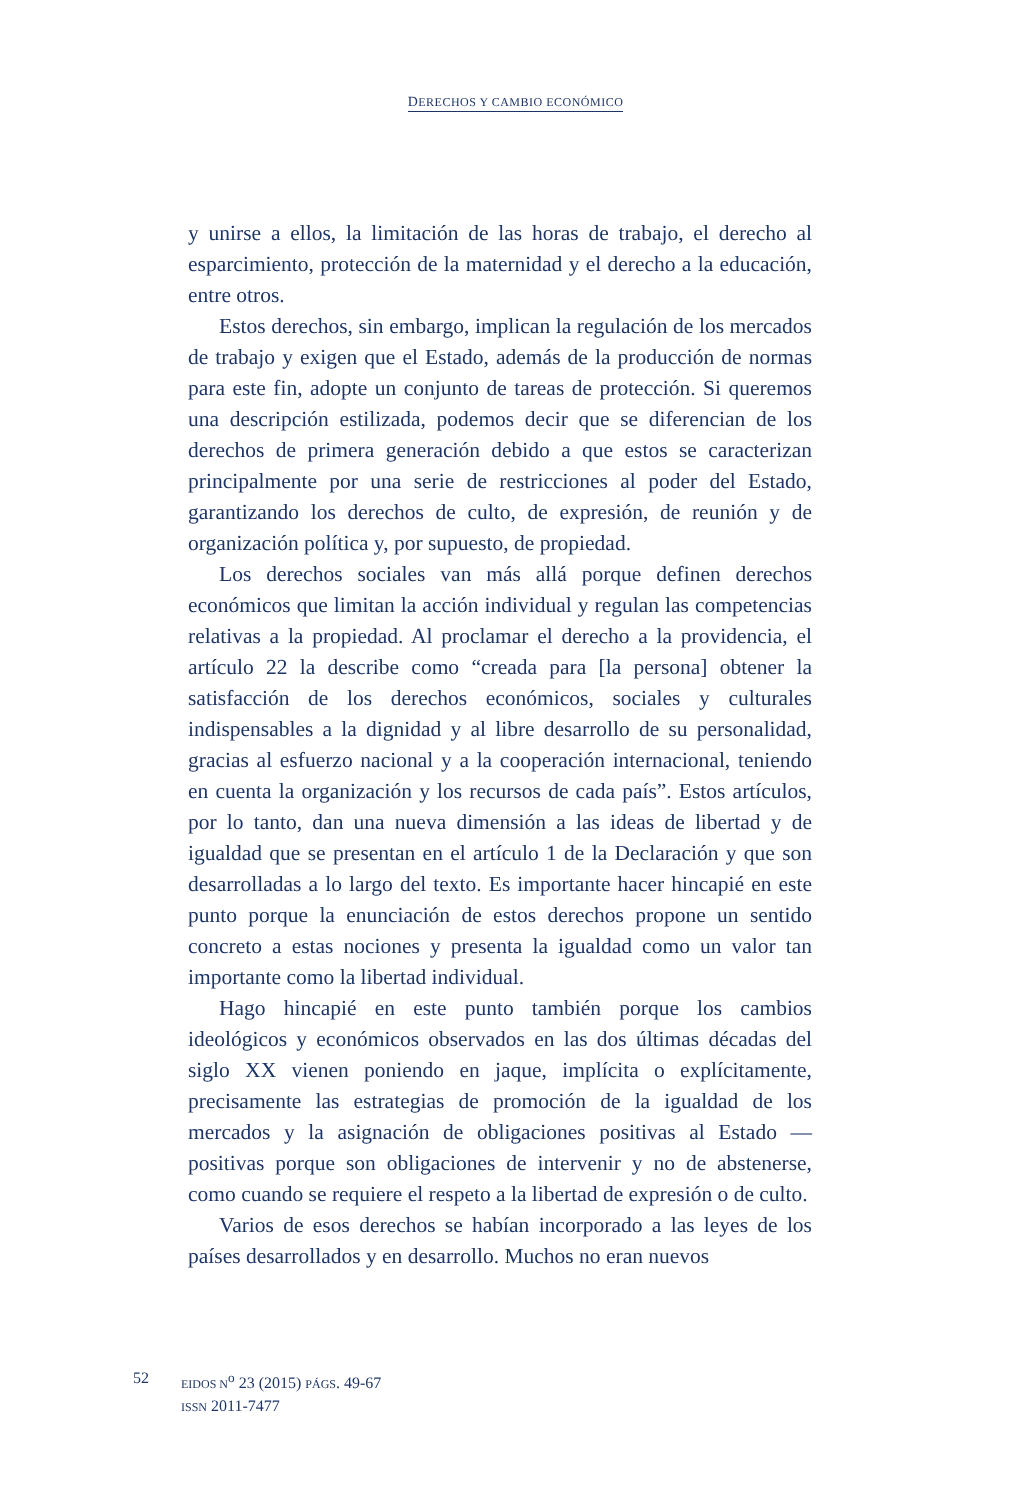DERECHOS Y CAMBIO ECONÓMICO
y unirse a ellos, la limitación de las horas de trabajo, el derecho al esparcimiento, protección de la maternidad y el derecho a la educación, entre otros.
Estos derechos, sin embargo, implican la regulación de los mercados de trabajo y exigen que el Estado, además de la producción de normas para este fin, adopte un conjunto de tareas de protección. Si queremos una descripción estilizada, podemos decir que se diferencian de los derechos de primera generación debido a que estos se caracterizan principalmente por una serie de restricciones al poder del Estado, garantizando los derechos de culto, de expresión, de reunión y de organización política y, por supuesto, de propiedad.
Los derechos sociales van más allá porque definen derechos económicos que limitan la acción individual y regulan las competencias relativas a la propiedad. Al proclamar el derecho a la providencia, el artículo 22 la describe como “creada para [la persona] obtener la satisfacción de los derechos económicos, sociales y culturales indispensables a la dignidad y al libre desarrollo de su personalidad, gracias al esfuerzo nacional y a la cooperación internacional, teniendo en cuenta la organización y los recursos de cada país”. Estos artículos, por lo tanto, dan una nueva dimensión a las ideas de libertad y de igualdad que se presentan en el artículo 1 de la Declaración y que son desarrolladas a lo largo del texto. Es importante hacer hincapié en este punto porque la enunciación de estos derechos propone un sentido concreto a estas nociones y presenta la igualdad como un valor tan importante como la libertad individual.
Hago hincapié en este punto también porque los cambios ideológicos y económicos observados en las dos últimas décadas del siglo XX vienen poniendo en jaque, implícita o explícitamente, precisamente las estrategias de promoción de la igualdad de los mercados y la asignación de obligaciones positivas al Estado —positivas porque son obligaciones de intervenir y no de abstenerse, como cuando se requiere el respeto a la libertad de expresión o de culto.
Varios de esos derechos se habían incorporado a las leyes de los países desarrollados y en desarrollo. Muchos no eran nuevos
52
EIDOS N<sup>o</sup> 23 (2015) PÁGS. 49-67
ISSN 2011-7477